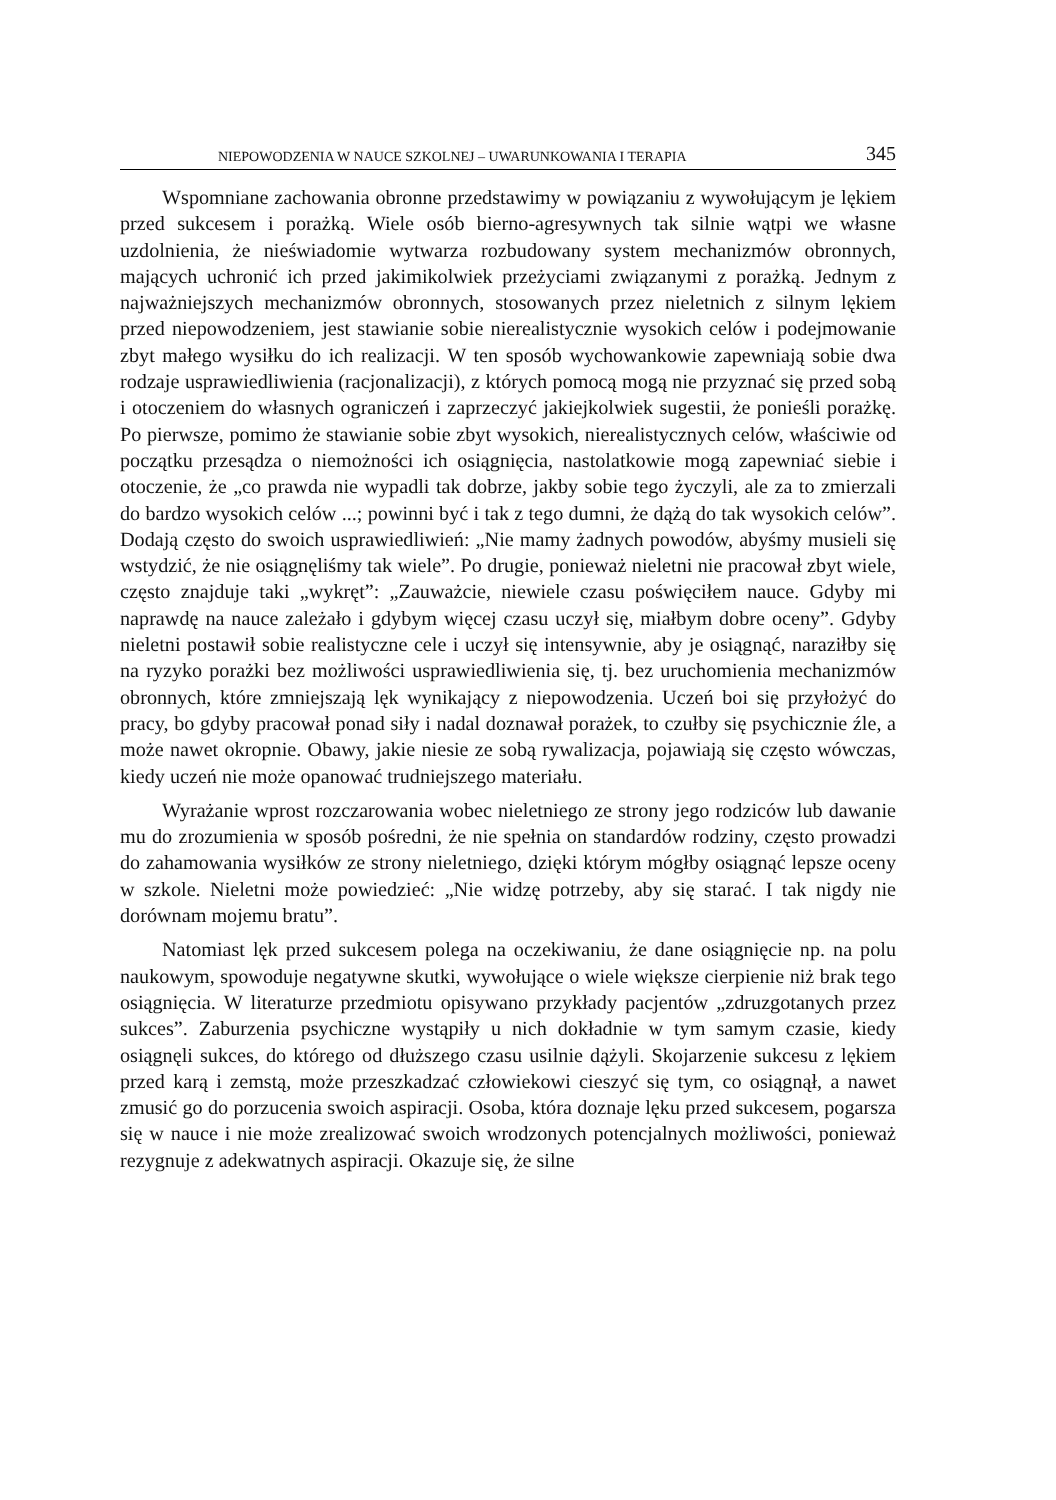NIEPOWODZENIA W NAUCE SZKOLNEJ – UWARUNKOWANIA I TERAPIA 345
Wspomniane zachowania obronne przedstawimy w powiązaniu z wywołującym je lękiem przed sukcesem i porażką. Wiele osób bierno-agresywnych tak silnie wątpi we własne uzdolnienia, że nieświadomie wytwarza rozbudowany system mechanizmów obronnych, mających uchronić ich przed jakimikolwiek przeżyciami związanymi z porażką. Jednym z najważniejszych mechanizmów obronnych, stosowanych przez nieletnich z silnym lękiem przed niepowodzeniem, jest stawianie sobie nierealistycznie wysokich celów i podejmowanie zbyt małego wysiłku do ich realizacji. W ten sposób wychowankowie zapewniają sobie dwa rodzaje usprawiedliwienia (racjonalizacji), z których pomocą mogą nie przyznać się przed sobą i otoczeniem do własnych ograniczeń i zaprzeczyć jakiejkolwiek sugestii, że ponieśli porażkę. Po pierwsze, pomimo że stawianie sobie zbyt wysokich, nierealistycznych celów, właściwie od początku przesądza o niemożności ich osiągnięcia, nastolatkowie mogą zapewniać siebie i otoczenie, że „co prawda nie wypadli tak dobrze, jakby sobie tego życzyli, ale za to zmierzali do bardzo wysokich celów ...; powinni być i tak z tego dumni, że dążą do tak wysokich celów”. Dodają często do swoich usprawiedliwień: „Nie mamy żadnych powodów, abyśmy musieli się wstydzić, że nie osiągnęliśmy tak wiele”. Po drugie, ponieważ nieletni nie pracował zbyt wiele, często znajduje taki „wykręt”: „Zauważcie, niewiele czasu poświęciłem nauce. Gdyby mi naprawdę na nauce zależało i gdybym więcej czasu uczył się, miałbym dobre oceny”. Gdyby nieletni postawił sobie realistyczne cele i uczył się intensywnie, aby je osiągnąć, naraziłby się na ryzyko porażki bez możliwości usprawiedliwienia się, tj. bez uruchomienia mechanizmów obronnych, które zmniejszają lęk wynikający z niepowodzenia. Uczeń boi się przyłożyć do pracy, bo gdyby pracował ponad siły i nadal doznawał porażek, to czułby się psychicznie źle, a może nawet okropnie. Obawy, jakie niesie ze sobą rywalizacja, pojawiają się często wówczas, kiedy uczeń nie może opanować trudniejszego materiału.
Wyrażanie wprost rozczarowania wobec nieletniego ze strony jego rodziców lub dawanie mu do zrozumienia w sposób pośredni, że nie spełnia on standardów rodziny, często prowadzi do zahamowania wysiłków ze strony nieletniego, dzięki którym mógłby osiągnąć lepsze oceny w szkole. Nieletni może powiedzieć: „Nie widzę potrzeby, aby się starać. I tak nigdy nie dorównam mojemu bratu”.
Natomiast lęk przed sukcesem polega na oczekiwaniu, że dane osiągnięcie np. na polu naukowym, spowoduje negatywne skutki, wywołujące o wiele większe cierpienie niż brak tego osiągnięcia. W literaturze przedmiotu opisywano przykłady pacjentów „zdruzgotanych przez sukces”. Zaburzenia psychiczne wystąpiły u nich dokładnie w tym samym czasie, kiedy osiągnęli sukces, do którego od dłuższego czasu usilnie dążyli. Skojarzenie sukcesu z lękiem przed karą i zemstą, może przeszkadzać człowiekowi cieszyć się tym, co osiągnął, a nawet zmusić go do porzucenia swoich aspiracji. Osoba, która doznaje lęku przed sukcesem, pogarsza się w nauce i nie może zrealizować swoich wrodzonych potencjalnych możliwości, ponieważ rezygnuje z adekwatnych aspiracji. Okazuje się, że silne